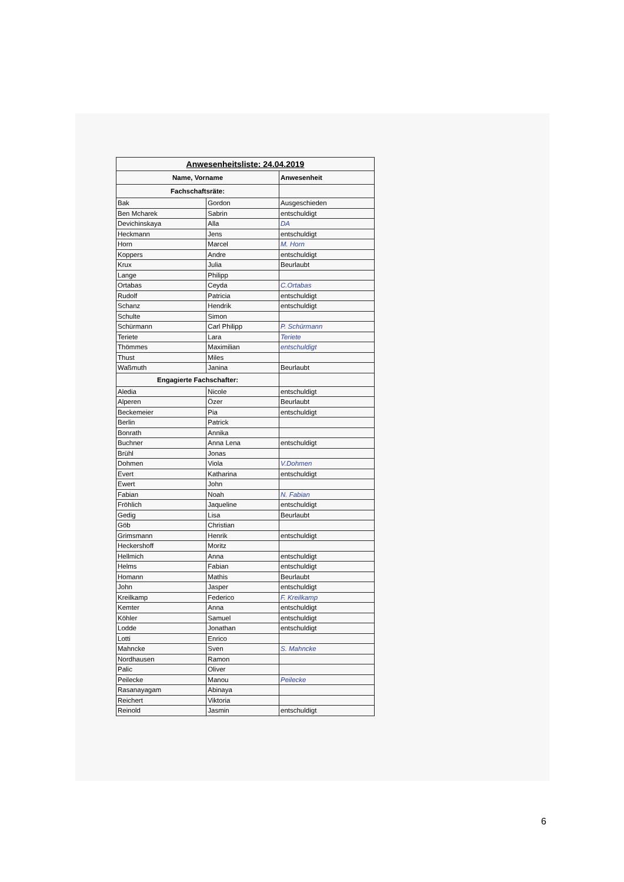| Anwesenheitsliste: 24.04.2019 | | |
| --- | --- | --- |
| Name, Vorname | | Anwesenheit |
| Fachschaftsräte: | | |
| Bak | Gordon | Ausgeschieden |
| Ben Mcharek | Sabrin | entschuldigt |
| Devichinskaya | Alla | DA |
| Heckmann | Jens | entschuldigt |
| Horn | Marcel | M. Horn |
| Koppers | Andre | entschuldigt |
| Krux | Julia | Beurlaubt |
| Lange | Philipp | |
| Ortabas | Ceyda | C.Ortabas |
| Rudolf | Patricia | entschuldigt |
| Schanz | Hendrik | entschuldigt |
| Schulte | Simon | |
| Schürmann | Carl Philipp | P. Schürmann |
| Teriete | Lara | Teriete |
| Thömmes | Maximilian | entschuldigt |
| Thust | Miles | |
| Waßmuth | Janina | Beurlaubt |
| Engagierte Fachschafter: | | |
| Aledia | Nicole | entschuldigt |
| Alperen | Özer | Beurlaubt |
| Beckemeier | Pia | entschuldigt |
| Berlin | Patrick | |
| Bonrath | Annika | |
| Buchner | Anna Lena | entschuldigt |
| Brühl | Jonas | |
| Dohmen | Viola | V.Dohmen |
| Evert | Katharina | entschuldigt |
| Ewert | John | |
| Fabian | Noah | N. Fabian |
| Fröhlich | Jaqueline | entschuldigt |
| Gedig | Lisa | Beurlaubt |
| Göb | Christian | |
| Grimsmann | Henrik | entschuldigt |
| Heckershoff | Moritz | |
| Hellmich | Anna | entschuldigt |
| Helms | Fabian | entschuldigt |
| Homann | Mathis | Beurlaubt |
| John | Jasper | entschuldigt |
| Kreilkamp | Federico | F. Kreilkamp |
| Kemter | Anna | entschuldigt |
| Köhler | Samuel | entschuldigt |
| Lodde | Jonathan | entschuldigt |
| Lotti | Enrico | |
| Mahncke | Sven | S. Mahncke |
| Nordhausen | Ramon | |
| Palic | Oliver | |
| Peilecke | Manou | Peilecke |
| Rasanayagam | Abinaya | |
| Reichert | Viktoria | |
| Reinold | Jasmin | entschuldigt |
6